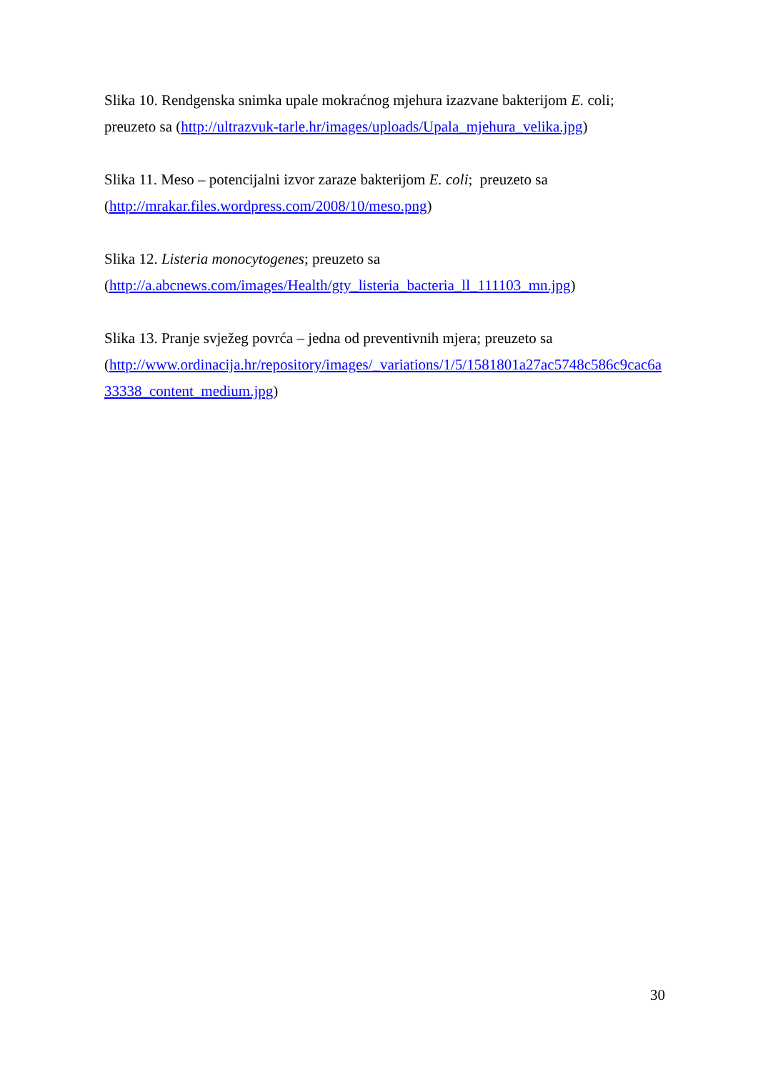Slika 10. Rendgenska snimka upale mokraćnog mjehura izazvane bakterijom E. coli; preuzeto sa (http://ultrazvuk-tarle.hr/images/uploads/Upala_mjehura_velika.jpg)
Slika 11. Meso – potencijalni izvor zaraze bakterijom E. coli; preuzeto sa
(http://mrakar.files.wordpress.com/2008/10/meso.png)
Slika 12. Listeria monocytogenes; preuzeto sa
(http://a.abcnews.com/images/Health/gty_listeria_bacteria_ll_111103_mn.jpg)
Slika 13. Pranje svježeg povrća – jedna od preventivnih mjera; preuzeto sa
(http://www.ordinacija.hr/repository/images/_variations/1/5/1581801a27ac5748c586c9cac6a33338_content_medium.jpg)
30